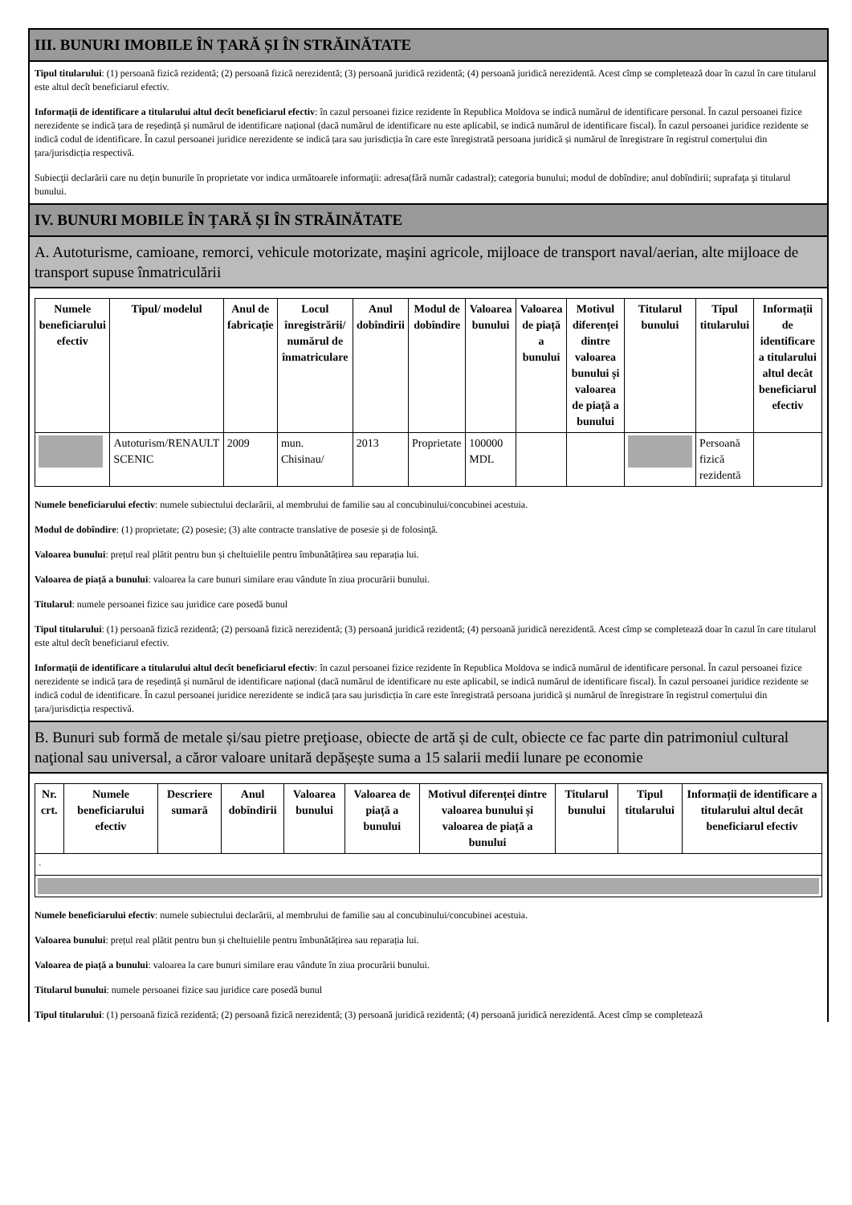III. BUNURI IMOBILE ÎN ȚARĂ ȘI ÎN STRĂINĂTATE
Tipul titularului: (1) persoană fizică rezidentă; (2) persoană fizică nerezidentă; (3) persoană juridică rezidentă; (4) persoană juridică nerezidentă. Acest cîmp se completează doar în cazul în care titularul este altul decît beneficiarul efectiv.
Informații de identificare a titularului altul decît beneficiarul efectiv: în cazul persoanei fizice rezidente în Republica Moldova se indică numărul de identificare personal. În cazul persoanei fizice nerezidente se indică țara de reședință și numărul de identificare național (dacă numărul de identificare nu este aplicabil, se indică numărul de identificare fiscal). În cazul persoanei juridice rezidente se indică codul de identificare. În cazul persoanei juridice nerezidente se indică țara sau jurisdicția în care este înregistrată persoana juridică și numărul de înregistrare în registrul comerțului din țara/jurisdicția respectivă.
Subiecţii declarării care nu deţin bunurile în proprietate vor indica următoarele informaţii: adresa(fără număr cadastral); categoria bunului; modul de dobîndire; anul dobîndirii; suprafaţa şi titularul bunului.
IV. BUNURI MOBILE ÎN ȚARĂ ȘI ÎN STRĂINĂTATE
A. Autoturisme, camioane, remorci, vehicule motorizate, maşini agricole, mijloace de transport naval/aerian, alte mijloace de transport supuse înmatriculării
| Numele beneficiarului efectiv | Tipul/ modelul | Anul de fabricație | Locul înregistrării/ numărul de înmatriculare | Anul dobîndirii | Modul de dobîndire | Valoarea bunului | Valoarea de piață a bunului | Motivul diferenței dintre valoarea bunului și valoarea de piață a bunului | Titularul bunului | Tipul titularului | Informații de identificare a titularului altul decât beneficiarul efectiv |
| --- | --- | --- | --- | --- | --- | --- | --- | --- | --- | --- | --- |
| | Autoturism/RENAULT SCENIC | 2009 | mun. Chisinau/ | 2013 | Proprietate | 100000 MDL | | | | Persoană fizică rezidentă | |
Numele beneficiarului efectiv: numele subiectului declarării, al membrului de familie sau al concubinului/concubinei acestuia.
Modul de dobîndire: (1) proprietate; (2) posesie; (3) alte contracte translative de posesie şi de folosinţă.
Valoarea bunului: prețul real plătit pentru bun și cheltuielile pentru îmbunătățirea sau reparația lui.
Valoarea de piață a bunului: valoarea la care bunuri similare erau vândute în ziua procurării bunului.
Titularul: numele persoanei fizice sau juridice care posedă bunul
Tipul titularului: (1) persoană fizică rezidentă; (2) persoană fizică nerezidentă; (3) persoană juridică rezidentă; (4) persoană juridică nerezidentă. Acest cîmp se completează doar în cazul în care titularul este altul decît beneficiarul efectiv.
Informații de identificare a titularului altul decît beneficiarul efectiv: în cazul persoanei fizice rezidente în Republica Moldova se indică numărul de identificare personal. În cazul persoanei fizice nerezidente se indică țara de reședință și numărul de identificare național (dacă numărul de identificare nu este aplicabil, se indică numărul de identificare fiscal). În cazul persoanei juridice rezidente se indică codul de identificare. În cazul persoanei juridice nerezidente se indică țara sau jurisdicția în care este înregistrată persoana juridică și numărul de înregistrare în registrul comerțului din țara/jurisdicția respectivă.
B. Bunuri sub formă de metale și/sau pietre preţioase, obiecte de artă și de cult, obiecte ce fac parte din patrimoniul cultural naţional sau universal, a căror valoare unitară depășește suma a 15 salarii medii lunare pe economie
| Nr. crt. | Numele beneficiarului efectiv | Descriere sumară | Anul dobîndirii | Valoarea bunului | Valoarea de piață a bunului | Motivul diferenței dintre valoarea bunului și valoarea de piață a bunului | Titularul bunului | Tipul titularului | Informații de identificare a titularului altul decât beneficiarul efectiv |
| --- | --- | --- | --- | --- | --- | --- | --- | --- | --- |
| - | | | | | | | | | |
Numele beneficiarului efectiv: numele subiectului declarării, al membrului de familie sau al concubinului/concubinei acestuia.
Valoarea bunului: prețul real plătit pentru bun și cheltuielile pentru îmbunătățirea sau reparația lui.
Valoarea de piață a bunului: valoarea la care bunuri similare erau vândute în ziua procurării bunului.
Titularul bunului: numele persoanei fizice sau juridice care posedă bunul
Tipul titularului: (1) persoană fizică rezidentă; (2) persoană fizică nerezidentă; (3) persoană juridică rezidentă; (4) persoană juridică nerezidentă. Acest cîmp se completează